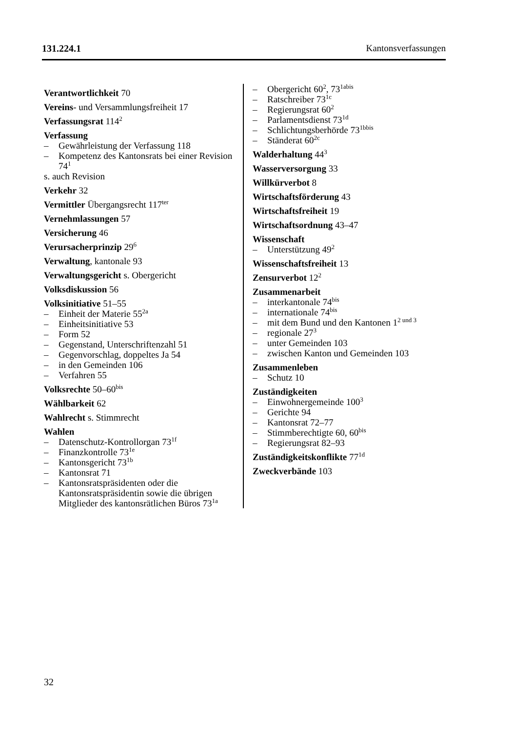131.224.1 Kantonsverfassungen
Verantwortlichkeit 70
Vereins- und Versammlungsfreiheit 17
Verfassungsrat 114<sup>2</sup>
Verfassung
– Gewährleistung der Verfassung 118
– Kompetenz des Kantonsrats bei einer Revision 74<sup>1</sup>
s. auch Revision
Verkehr 32
Vermittler Übergangsrecht 117<sup>ter</sup>
Vernehmlassungen 57
Versicherung 46
Verursacherprinzip 29<sup>6</sup>
Verwaltung, kantonale 93
Verwaltungsgericht s. Obergericht
Volksdiskussion 56
Volksinitiative 51–55
– Einheit der Materie 55<sup>2a</sup>
– Einheitsinitiative 53
– Form 52
– Gegenstand, Unterschriftenzahl 51
– Gegenvorschlag, doppeltes Ja 54
– in den Gemeinden 106
– Verfahren 55
Volksrechte 50–60<sup>bis</sup>
Wählbarkeit 62
Wahlrecht s. Stimmrecht
Wahlen
– Datenschutz-Kontrollorgan 73<sup>1f</sup>
– Finanzkontrolle 73<sup>1e</sup>
– Kantonsgericht 73<sup>1b</sup>
– Kantonsrat 71
– Kantonsratspräsidenten oder die Kantonsratspräsidentin sowie die übrigen Mitglieder des kantonsrätlichen Büros 73<sup>1a</sup>
– Obergericht 60<sup>2</sup>, 73<sup>1abis</sup>
– Ratschreiber 73<sup>1c</sup>
– Regierungsrat 60<sup>2</sup>
– Parlamentsdienst 73<sup>1d</sup>
– Schlichtungsberhörde 73<sup>1bbis</sup>
– Ständerat 60<sup>2c</sup>
Walderhaltung 44<sup>3</sup>
Wasserversorgung 33
Willkürverbot 8
Wirtschaftsförderung 43
Wirtschaftsfreiheit 19
Wirtschaftsordnung 43–47
Wissenschaft
– Unterstützung 49<sup>2</sup>
Wissenschaftsfreiheit 13
Zensurverbot 12<sup>2</sup>
Zusammenarbeit
– interkantonale 74<sup>bis</sup>
– internationale 74<sup>bis</sup>
– mit dem Bund und den Kantonen 1<sup>2 und 3</sup>
– regionale 27<sup>3</sup>
– unter Gemeinden 103
– zwischen Kanton und Gemeinden 103
Zusammenleben
– Schutz 10
Zuständigkeiten
– Einwohnergemeinde 100<sup>3</sup>
– Gerichte 94
– Kantonsrat 72–77
– Stimmberechtigte 60, 60<sup>bis</sup>
– Regierungsrat 82–93
Zuständigkeitskonflikte 77<sup>1d</sup>
Zweckverbände 103
32